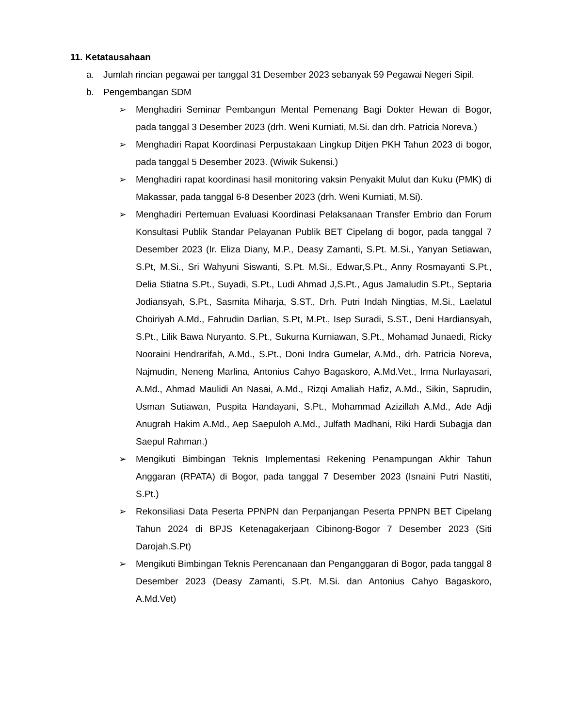11. Ketatausahaan
a. Jumlah rincian pegawai per tanggal 31 Desember 2023 sebanyak 59 Pegawai Negeri Sipil.
b. Pengembangan SDM
➢ Menghadiri Seminar Pembangun Mental Pemenang Bagi Dokter Hewan di Bogor, pada tanggal 3 Desember 2023 (drh. Weni Kurniati, M.Si. dan drh. Patricia Noreva.)
➢ Menghadiri Rapat Koordinasi Perpustakaan Lingkup Ditjen PKH Tahun 2023 di bogor, pada tanggal 5 Desember 2023. (Wiwik Sukensi.)
➢ Menghadiri rapat koordinasi hasil monitoring vaksin Penyakit Mulut dan Kuku (PMK) di Makassar, pada tanggal 6-8 Desenber 2023 (drh. Weni Kurniati, M.Si).
➢ Menghadiri Pertemuan Evaluasi Koordinasi Pelaksanaan Transfer Embrio dan Forum Konsultasi Publik Standar Pelayanan Publik BET Cipelang di bogor, pada tanggal 7 Desember 2023 (Ir. Eliza Diany, M.P., Deasy Zamanti, S.Pt. M.Si., Yanyan Setiawan, S.Pt, M.Si., Sri Wahyuni Siswanti, S.Pt. M.Si., Edwar,S.Pt., Anny Rosmayanti S.Pt., Delia Stiatna S.Pt., Suyadi, S.Pt., Ludi Ahmad J,S.Pt., Agus Jamaludin S.Pt., Septaria Jodiansyah, S.Pt., Sasmita Miharja, S.ST., Drh. Putri Indah Ningtias, M.Si., Laelatul Choiriyah A.Md., Fahrudin Darlian, S.Pt, M.Pt., Isep Suradi, S.ST., Deni Hardiansyah, S.Pt., Lilik Bawa Nuryanto. S.Pt., Sukurna Kurniawan, S.Pt., Mohamad Junaedi, Ricky Nooraini Hendrarifah, A.Md., S.Pt., Doni Indra Gumelar, A.Md., drh. Patricia Noreva, Najmudin, Neneng Marlina, Antonius Cahyo Bagaskoro, A.Md.Vet., Irma Nurlayasari, A.Md., Ahmad Maulidi An Nasai, A.Md., Rizqi Amaliah Hafiz, A.Md., Sikin, Saprudin, Usman Sutiawan, Puspita Handayani, S.Pt., Mohammad Azizillah A.Md., Ade Adji Anugrah Hakim A.Md., Aep Saepuloh A.Md., Julfath Madhani, Riki Hardi Subagja dan Saepul Rahman.)
➢ Mengikuti Bimbingan Teknis Implementasi Rekening Penampungan Akhir Tahun Anggaran (RPATA) di Bogor, pada tanggal 7 Desember 2023 (Isnaini Putri Nastiti, S.Pt.)
➢ Rekonsiliasi Data Peserta PPNPN dan Perpanjangan Peserta PPNPN BET Cipelang Tahun 2024 di BPJS Ketenagakerjaan Cibinong-Bogor 7 Desember 2023 (Siti Darojah.S.Pt)
➢ Mengikuti Bimbingan Teknis Perencanaan dan Penganggaran di Bogor, pada tanggal 8 Desember 2023 (Deasy Zamanti, S.Pt. M.Si. dan Antonius Cahyo Bagaskoro, A.Md.Vet)